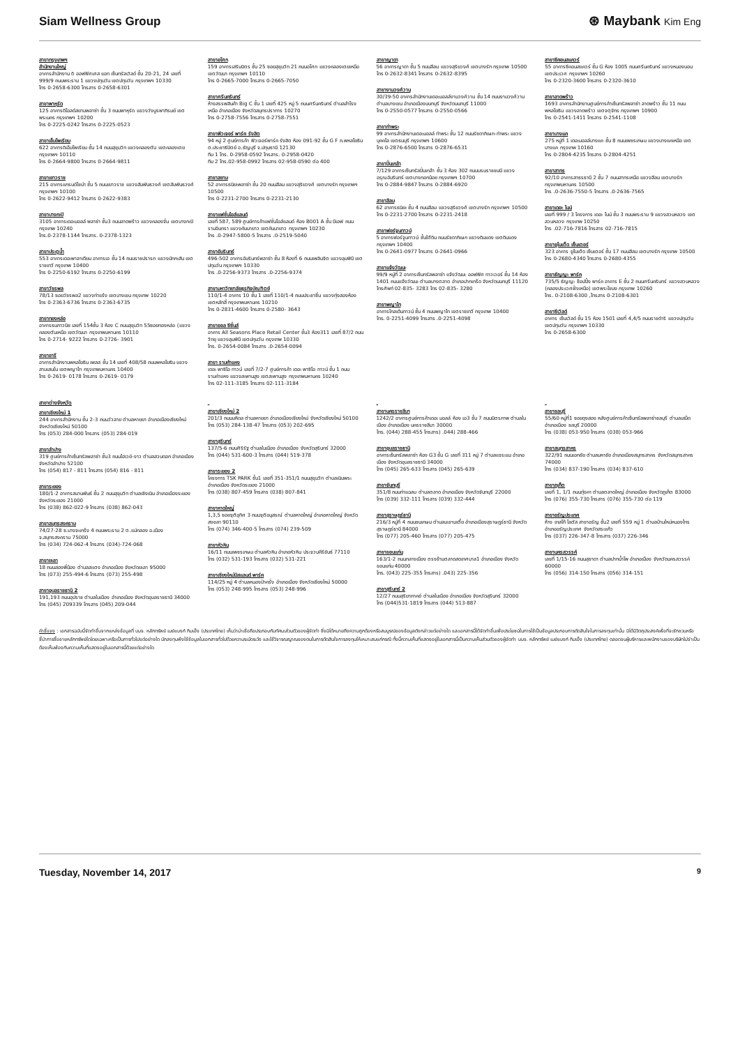Siam Wellness Group
⊛ Maybank Kim Eng
สาขากรุงเทพฯ
สำนักงานใหญ่
อาคารสำนักงาน ดิ ออฟฟิศเศส แอท เซ็นทรัลเวิลด์ ชั้น 20-21, 24 เลขที่ 999/9 ถนนพระราม 1 แขวงปทุมวัน เขตปทุมวัน กรุงเทพฯ 10330
โทร 0-2658-6300 โทรสาร 0-2658-6301
สาขาพาหุรัด
125 อาคารดิโอลด์สยามพลาซ่า ชั้น 3 ถนนพาหุรัด แขวงวังบูรพาภิรมย์ เขตพระนคร กรุงเทพฯ 10200
โทร 0-2225-0242 โทรสาร 0-2225-0523
สาขาเอ็มโพเรียม
622 อาคารดิเอ็มโพเรียม ชั้น 14 ถนนสุขุมวิท แขวงคลองตัน เขตคลองเตย กรุงเทพฯ 10110
โทร 0-2664-9800 โทรสาร 0-2664-9811
สาขาเยาวราช
215 อาคารแกรนด์ไชน่า ชั้น 5 ถนนเยาวราช แขวงสัมพันธวงศ์ เขตสัมพันธวงศ์ กรุงเทพฯ 10100
โทร 0-2622-9412 โทรสาร 0-2622-9383
สาขาบางกะปิ
3105 อาคารเดอะมอลล์ พลาซ่า ชั้น3 ถนนลาดพร้าว แขวงคลองจั่น เขตบางกะปิ กรุงเทพ 10240
โทร.0-2378-1144 โทรสาร. 0-2378-1323
สาขาประตูน้ำ
553 อาคารเดอะพาลาเดียม อาคารเอ ชั้น 14 ถนนราชปรารภ แขวงมักกะสัน เขตราชเทวี กรุงเทพ 10400
โทร 0-2250-6192 โทรสาร 0-2250-6199
สาขาวัชรพล
78/13 ซอยวัชรพล2 แขวงท่าแร้ง เขตบางเขน กรุงเทพ 10220
โทร 0-2363-6736 โทรสาร 0-2363-6735
สาขาทองหล่อ
อาคารธนภาวนิช เลขที่ 154ชั้น 3 ห้อง C ถนนสุขุมวิท 55ซอยทองหล่อ (แขวงคลองตันเหนือ เขตวัฒนา กรุงเทพมหานคร 10110
โทร 0-2714- 9222 โทรสาร 0-2726- 3901
สาขาอารี
อาคารสำนักงานพหลโยธิน เพลส ชั้น 14 เลขที่ 408/58 ถนนพหลโยธิน แขวงสามเสนใน เขตพญาไท กรุงเทพมหานคร 10400
โทร 0-2619- 0178 โทรสาร 0-2619- 0179
สาขาอโศก
159 อาคารเสริมมิตร ชั้น 25 ซอยสุขุมวิท 21 ถนนอโศก แขวงคลองเตยเหนือ เขตวัฒนา กรุงเทพฯ 10110
โทร 0-2665-7000 โทรสาร 0-2665-7050
สาขาศรีนครินทร์
ห้างสรรพสินค้า Big C ชั้น 1 เลขที่ 425 หมู่ 5 ถนนศรีนครินทร์ ตำบลสำโรงเหนือ อำเภอเมือง จังหวัดสมุทรปราการ 10270
โทร 0-2758-7556 โทรสาร 0-2758-7551
สาขาฟิวเจอร์ พาร์ค รังสิต
94 หมู่ 2 ศูนย์การค้า ฟิวเจอร์พาร์ค รังสิต ห้อง 091-92 ชั้น G F ถ.พหลโยธิน ต.ประชาธิปัตย์ อ.ธัญบุรี จ.ปทุมธานี 12130
ทีม 1 โทร. 0-2958-0592 โทรสาร. 0-2958-0420
ทีม 2 โทร.02-958-0992 โทรสาร 02-958-0590 ต่อ 400
สาขาสยาม
52 อาคารธนิยะพลาซ่า ชั้น 20 ถนนสีลม แขวงสุริยวงศ์ เขตบางรัก กรุงเทพฯ 10500
โทร 0-2231-2700 โทรสาร 0-2231-2130
สาขาแฟชั่นไอส์แลนด์
เลขที่ 587, 589 ศูนย์การค้าแฟชั่นไอส์แลนด์ ห้อง B001 A ชั้น บีเอฟ ถนนรามอินทรา แขวงคันนายาว เขตคันนายาว กรุงเทพฯ 10230
โทร .0-2947-5800-5 โทรสาร .0-2519-5040
สาขาอัมรินทร์
496-502 อาคารอัมรินทร์พลาซ่า ชั้น 8 ห้องที่ 6 ถนนเพลินจิต แขวงลุมพินี เขตปทุมวัน กรุงเทพฯ 10330
โทร .0-2256-9373 โทรสาร .0-2256-9374
สาขามหาวิทยาลัยธุรกิจบัณฑิตย์
110/1-4 อาคาร 10 ชั้น 1 เลขที่ 110/1-4 ถนนประชาชื่น แขวงทุ่งสองห้อง เขตหลักสี่ กรุงเทพมหานคร 10210
โทร 0-2831-4600 โทรสาร 0-2580- 3643
สาขาออล ซีซั่นส์
อาคาร All Seasons Place Retail Center ชั้น3 ห้อง311 เลขที่ 87/2 ถนนวิทยุ แขวงลุมพินี เขตปทุมวัน กรุงเทพ 10330
โทร. 0-2654-0084 โทรสาร .0-2654-0094
สาขา รามคำแหง
เดอะ พาซิโอ ทาวน์ เลขที่ 7/2-7 ศูนย์การค้า เดอะ พาซิโอ ทาวน์ ชั้น 1 ถนนรามคำแหง แขวงสะพานสูง เขตสะพานสูง กรุงเทพมหานคร 10240
โทร 02-111-3185 โทรสาร 02-111-3184
สาขาญาดา
56 อาคารญาดา ชั้น 5 ถนนสีลม แขวงสุริยวงศ์ เขตบางรัก กรุงเทพ 10500
โทร 0-2632-8341 โทรสาร 0-2632-8395
สาขางามวงศ์วาน
30/39-50 อาคารสำนักงานเดอะมอลล์งามวงศ์วาน ชั้น 14 ถนนงามวงศ์วาน ตำบลบางเขน อำเภอเมืองนนทบุรี จังหวัดนนทบุรี 11000
โทร 0-2550-0577 โทรสาร 0-2550-0566
สาขาท่าพระ
99 อาคารสำนักงานเดอะมอลล์ ท่าพระ ชั้น 12 ถนนรัชดาภิเษก-ท่าพระ แขวงบุคคโล เขตธนบุรี กรุงเทพฯ 10600
โทร 0-2876-6500 โทรสาร 0-2876-6531
สาขาปิ่นเกล้า
7/129 อาคารเซ็นทรัลปิ่นเกล้า ชั้น 3 ห้อง 302 ถนนบรมราชชนนี แขวงอรุณอัมรินทร์ เขตบางกอกน้อย กรุงเทพฯ 10700
โทร 0-2884-9847 โทรสาร 0-2884-6920
สาขาสีลม
62 อาคารธนิยะ ชั้น 4 ถนนสีลม แขวงสุริยวงศ์ เขตบางรัก กรุงเทพฯ 10500
โทร 0-2231-2700 โทรสาร 0-2231-2418
สาขาฟอร์จูนทาวน์
5 อาคารฟอร์จูนทาวน์ ชั้นใต้ดิน ถนนรัชดาภิเษก แขวงดินแดง เขตดินแดง กรุงเทพฯ 10400
โทร 0-2641-0977 โทรสาร 0-2641-0966
สาขาแจ้งวัฒนะ
99/9 หมู่ที่ 2 อาคารเซ็นทรัลพลาซ่า แจ้งวัฒนะ ออฟฟิศ ทาวเวอร์ ชั้น 14 ห้อง 1401 ถนนแจ้งวัฒนะ ตำบลบางตลาด อำเภอปากเกร็ด จังหวัดนนทบุรี 11120
โทรศัพท์ 02-835- 3283 โทร 02-835- 3280
สาขาพญาไท
อาคารโกลเด้นทาวน์ ชั้น 4 ถนนพญาไท เขตราชเทวี กรุงเทพ 10400
โทร. 0-2251-4099 โทรสาร .0-2251-4098
สาขาซีคอนสแควร์
55 อาคารซีคอนสแควร์ ชั้น G ห้อง 1005 ถนนศรีนครินทร์ แขวงหนองบอน เขตประเวศ กรุงเทพฯ 10260
โทร 0-2320-3600 โทรสาร 0-2320-3610
สาขาลาดพร้าว
1693 อาคารสำนักงานศูนย์การค้าเซ็นทรัลพลาซ่า ลาดพร้าว ชั้น 11 ถนนพหลโยธิน แขวงลาดพร้าว เขตจตุจักร กรุงเทพฯ 10900
โทร 0-2541-1411 โทรสาร 0-2541-1108
สาขาบางแค
275 หมู่ที่ 1 เดอะมอลล์บางแค ชั้น 8 ถนนเพชรเกษม แขวงบางแคเหนือ เขตบางแค กรุงเทพ 10160
โทร 0-2804-4235 โทรสาร 0-2804-4251
สาขาสาทร
92/10 อาคารสาธรธานี 2 ชั้น 7 ถนนสาทรเหนือ แขวงสีลม เขตบางรัก กรุงเทพมหานคร 10500
โทร .0-2636-7550-5 โทรสาร .0-2636-7565
สาขาเดอะ ไนน์
เลขที่ 999 / 3 โครงการ เดอะ ไนน์ ชั้น 3 ถนนพระราม 9 แขวงสวนหลวง เขตสวนหลวง กรุงเทพ 10250
โทร .02-716-7816 โทรสาร 02-716-7815
สาขายูไนเต็ด เซ็นเตอร์
323 อาคาร ยูไนเต็ด เซ็นเตอร์ ชั้น 17 ถนนสีลม เขตบางรัก กรุงเทพ 10500
โทร 0-2680-4340 โทรสาร 0-2680-4355
สาขาธัญญะ พาร์ค
735/5 ธัญญะ ช็อปปิ้ง พาร์ค อาคาร E ชั้น 2 ถนนศรีนครินทร์ แขวงสวนหลวง (คลองประเวศฝั่งเหนือ) เขตพระโขนง กรุงเทพ 10260
โทร. 0-2108-6300 ,โทรสาร 0-2108-6301
สาขาซีเวิลด์
อาคาร เซ็นเวิลด์ ชั้น 15 ห้อง 1501 เลขที่ 4,4/5 ถนนราชดำริ แขวงปทุมวัน เขตปทุมวัน กรุงเทพฯ 10330
โทร 0-2658-6300
สาขาต่างจังหวัด
สาขาเชียงใหม่ 1
244 อาคารสำนักงาน ชั้น 2-3 ถนนวัวลาย ตำบลหายยา อำเภอเมืองเชียงใหม่ จังหวัดเชียงใหม่ 50100
โทร (053) 284-000 โทรสาร (053) 284-019
สาขาลำปาง
319 ศูนย์การค้าเซ็นทรัลพลาซ่า ชั้น3 ถนนไฮเวย์-งาว ตำบลสวนดอก อำเภอเมือง จังหวัดลำปาง 52100
โทร (054) 817 - 811 โทรสาร (054) 816 - 811
สาขาระยอง
180/1-2 อาคารสมานพันธ์ ชั้น 2 ถนนสุขุมวิท ตำบลเชิงเนิน อำเภอเมืองระยอง จังหวัดระยอง 21000
โทร (038) 862-022-9 โทรสาร (038) 862-043
สาขาสมุทรสงคราม
74/27-28 ซ.บางจะเกร็ง 4 ถนนพระราม 2 ต.แม่กลอง อ.เมือง จ.สมุทรสงคราม 75000
โทร (034) 724-062-4 โทรสาร (034)-724-068
สาขายะลา
18 ถนนสองพี่น้อง ตำบลสะเตง อำเภอเมือง จังหวัดยะลา 95000
โทร (073) 255-494-6 โทรสาร (073) 255-498
สาขาอุบลราชธานี 2
191,193 ถนนอุปราช ตำบลในเมือง อำเภอเมือง จังหวัดอุบลราชธานี 34000
โทร (045) 209339 โทรสาร (045) 209-044
สาขาเชียงใหม่ 2
201/3 ถนนมหิดล ตำบลหายยา อำเภอเมืองเชียงใหม่ จังหวัดเชียงใหม่ 50100
โทร (053) 284-138-47 โทรสาร (053) 202-695
สาขาสุรินทร์
137/5-6 ถนนศิริรัฐ ตำบลในเมือง อำเภอเมือง จังหวัดสุรินทร์ 32000
โทร (044) 531-600-3 โทรสาร (044) 519-378
สาขาระยอง 2
โครงการ TSK PARK ชั้น1 เลขที่ 351-351/1 ถนนสุขุมวิท ตำบลเนินพระ อำเภอเมือง จังหวัดระยอง 21000
โทร (038) 807-459 โทรสาร (038) 807-841
สาขาหาดใหญ่
1,3,5 ซอยจุติอุทิศ 3 ถนนจุติอนุสรณ์ ตำบลหาดใหญ่ อำเภอหาดใหญ่ จังหวัดสงขลา 90110
โทร (074) 346-400-5 โทรสาร (074) 239-509
สาขาหัวหิน
16/11 ถนนเพชรเกษม ตำบลหัวหิน อำเภอหัวหิน ประจวบคีรีขันธ์ 77110
โทร (032) 531-193 โทรสาร (032) 531-221
สาขาเชียงใหม่มีสแลนด์ พาร์ค
114/25 หมู่ 4 ตำบลหนองป่าครั่ง อำเภอเมือง จังหวัดเชียงใหม่ 50000
โทร (053) 248-995 โทรสาร (053) 248-996
สาขานครราชสีมา
1242/2 อาคารศูนย์การค้าเดอะ มอลล์ ห้อง เอ3 ชั้น 7 ถนนมิตรภาพ ตำบลในเมือง อำเภอเมือง นครราชสีมา 30000
โทร. (044) 288-455 โทรสาร) .044) 288-466
สาขาอุบลราชธานี
อาคารเซ็นทรัลพลาซ่า ห้อง G3 ชั้น G เลขที่ 311 หมู่ 7 ตำบลแจระแม อำเภอเมือง จังหวัดอุบลราชธานี 34000
โทร (045) 265-633 โทรสาร (045) 265-639
สาขาจันทบุรี
351/8 ถนนท่าแฉลบ ตำบลตลาด อำเภอเมือง จังหวัดจันทบุรี 22000
โทร (039) 332-111 โทรสาร (039) 332-444
สาขาสุราษฎร์ธานี
216/3 หมู่ที่ 4 ถนนชนเกษม ตำบลมะขามเตี้ย อำเภอเมืองสุราษฎร์ธานี จังหวัดสุราษฎร์ธานี 84000
โทร (077) 205-460 โทรสาร (077) 205-475
สาขาขอนแก่น
163/1-2 ถนนกลางเมือง ตรงข้ามตลาดสดเทศบาล1 อำเภอเมือง จังหวัด ขอนแก่น 40000
โทร. (043) 225-355 โทรสาร) .043) 225-356
สาขาสุรินทร์ 2
12/27 ถนนสุริยาภาคย์ ตำบลในเมือง อำเภอเมือง จังหวัดสุรินทร์ 32000
โทร (044)531-1819 โทรสาร (044) 513-887
สาขาชลบุรี
55/60 หมู่ที่1 ซอยดุงสอง หลังศูนย์การค้าเซ็นทรัลพลาซ่าชลบุรี ตำบลเสม็ด อำเภอเมือง ชลบุรี 20000
โทร (038) 053-950 โทรสาร (038) 053-966
สาขาสมุทรสาคร
322/91 ถนนเอกชัย ตำบลมหาชัย อำเภอเมืองสมุทรสาคร จังหวัดสมุทรสาคร 74000
โทร (034) 837-190 โทรสาร (034) 837-610
สาขาภูเก็ต
เลขที่ 1, 1/1 ถนนทุ่งคา ตำบลตลาดใหญ่ อำเภอเมือง จังหวัดภูเก็ต 83000
โทร (076) 355-730 โทรสาร (076) 355-730 ต่อ 119
สาขาอรัญประเทศ
ห้าง เทสโก้ โลตัส สาขาอรัญ ชั้น2 เลขที่ 559 หมู่ 1 ตำบลบ้านใหม่หนองไทร อำเภออรัญประเทศ จังหวัดสระแก้ว
โทร (037) 226-347-8 โทรสาร (037) 226-346
สาขานครสวรรค์
เลขที่ 1/15-16 ถนนสุชาดา ตำบลปากน้ำโพ อำเภอเมือง จังหวัดนครสวรรค์ 60000
โทร (056) 314-150 โทรสาร (056) 314-151
คำชี้แจง : เอกสารฉบับนี้จัดทำขึ้นจากแหล่งข้อมูลที่ บมจ. หลักทรัพย์ เมย์แบงก์ กิมเอ็ง (ประเทศไทย) เห็นว่าน่าเชื่อถือประกอบกับทัศนะส่วนตัวของผู้จัดทำ ซึ่งมิได้หมายถึงความถูกต้องหรือสมบูรณ์ของข้อมูลดังกล่าวแต่อย่างใด และเอกสารนี้ได้จัดทำขึ้นเพื่อประโยชน์ในการใช้เป็นข้อมูลประกอบการตัดสินใจในการลงทุนเท่านั้น มิได้มีวัตถุประสงค์เพื่อที่จะชักชวนหรือชี้นำการซื้อขายหลักทรัพย์ใดโดยเฉพาะหรือเป็นการทั่วไปแต่อย่างใด นักลงทุนพึงใช้ข้อมูลในเอกสารทั่วไปด้วยความระมัดระวัง และใช้วิจารณญาณของตนในการตัดสินใจการลงทุนให้เหมาะสมแก่กรณี ทั้งนี้ความเห็นที่แสดงอยู่ในเอกสารนี้เป็นความเห็นส่วนตัวของผู้จัดทำ บมจ. หลักทรัพย์ เมย์แบงก์ กิมเอ็ง (ประเทศไทย) ตลอดจนผู้บริหารและพนักงานของบริษัทไม่จำเป็นต้องเห็นพ้องกับความเห็นที่แสดงอยู่ในเอกสารนี้ด้วยแต่อย่างใด
Tuesday, November 14, 2017 9